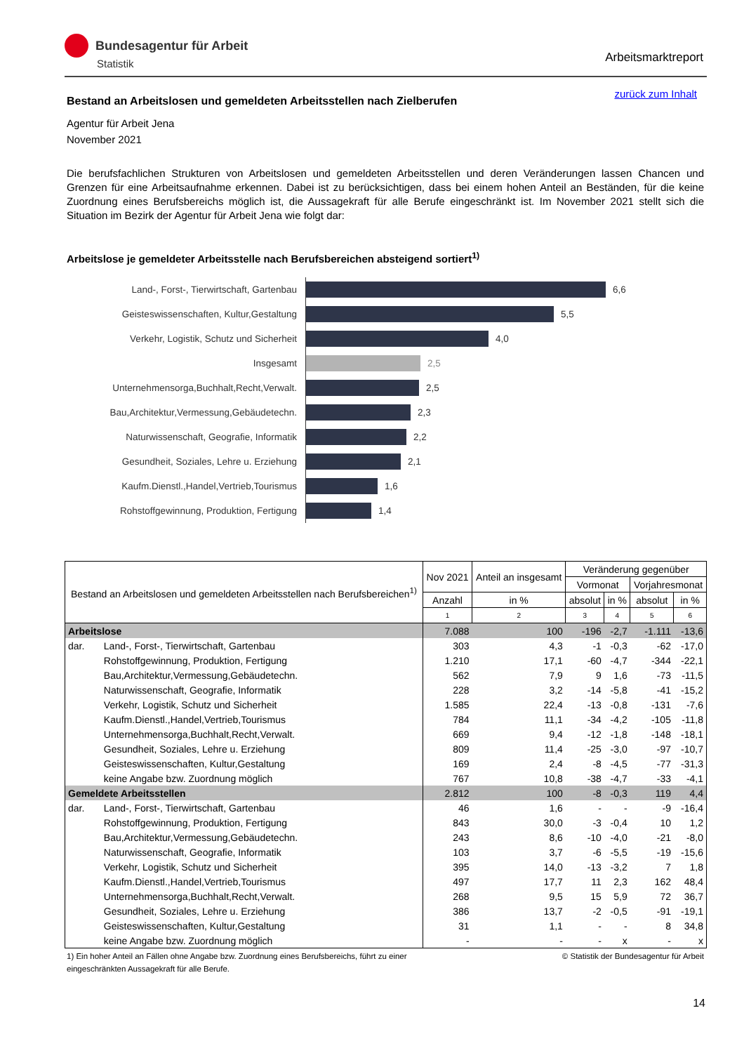Bundesagentur für Arbeit
Statistik
Arbeitsmarktreport
zurück zum Inhalt
Bestand an Arbeitslosen und gemeldeten Arbeitsstellen nach Zielberufen
Agentur für Arbeit Jena
November 2021
Die berufsfachlichen Strukturen von Arbeitslosen und gemeldeten Arbeitsstellen und deren Veränderungen lassen Chancen und Grenzen für eine Arbeitsaufnahme erkennen. Dabei ist zu berücksichtigen, dass bei einem hohen Anteil an Beständen, für die keine Zuordnung eines Berufsbereichs möglich ist, die Aussagekraft für alle Berufe eingeschränkt ist. Im November 2021 stellt sich die Situation im Bezirk der Agentur für Arbeit Jena wie folgt dar:
Arbeitslose je gemeldeter Arbeitsstelle nach Berufsbereichen absteigend sortiert<sup>1)</sup>
Land-, Forst-, Tierwirtschaft, Gartenbau
6,6
Geisteswissenschaften, Kultur,Gestaltung
5,5
Verkehr, Logistik, Schutz und Sicherheit
4,0
Insgesamt
2,5
Unternehmensorga,Buchhalt,Recht,Verwalt.
2,5
Bau,Architektur,Vermessung,Gebäudetechn.
2,3
Naturwissenschaft, Geografie, Informatik
2,2
Gesundheit, Soziales, Lehre u. Erziehung
2,1
Kaufm.Dienstl.,Handel,Vertrieb,Tourismus
1,6
Rohstoffgewinnung, Produktion, Fertigung
1,4
| Bestand an Arbeitslosen und gemeldeten Arbeitsstellen nach Berufsbereichen<sup>1)</sup> | | Nov 2021 | Anteil an insgesamt | Veränderung gegenüber | | | |
| --- | --- | --- | --- | --- | --- | --- | --- |
| | | | | Vormonat | | Vorjahresmonat | |
| | | Anzahl | in % | absolut | in % | absolut | in % |
| | | 1 | 2 | 3 | 4 | 5 | 6 |
| Arbeitslose | | 7.088 | 100 | -196 | -2,7 | -1.111 | -13,6 |
| dar. | Land-, Forst-, Tierwirtschaft, Gartenbau | 303 | 4,3 | -1 | -0,3 | -62 | -17,0 |
| | Rohstoffgewinnung, Produktion, Fertigung | 1.210 | 17,1 | -60 | -4,7 | -344 | -22,1 |
| | Bau,Architektur,Vermessung,Gebäudetechn. | 562 | 7,9 | 9 | 1,6 | -73 | -11,5 |
| | Naturwissenschaft, Geografie, Informatik | 228 | 3,2 | -14 | -5,8 | -41 | -15,2 |
| | Verkehr, Logistik, Schutz und Sicherheit | 1.585 | 22,4 | -13 | -0,8 | -131 | -7,6 |
| | Kaufm.Dienstl.,Handel,Vertrieb,Tourismus | 784 | 11,1 | -34 | -4,2 | -105 | -11,8 |
| | Unternehmensorga,Buchhalt,Recht,Verwalt. | 669 | 9,4 | -12 | -1,8 | -148 | -18,1 |
| | Gesundheit, Soziales, Lehre u. Erziehung | 809 | 11,4 | -25 | -3,0 | -97 | -10,7 |
| | Geisteswissenschaften, Kultur,Gestaltung | 169 | 2,4 | -8 | -4,5 | -77 | -31,3 |
| | keine Angabe bzw. Zuordnung möglich | 767 | 10,8 | -38 | -4,7 | -33 | -4,1 |
| Gemeldete Arbeitsstellen | | 2.812 | 100 | -8 | -0,3 | 119 | 4,4 |
| dar. | Land-, Forst-, Tierwirtschaft, Gartenbau | 46 | 1,6 | - | - | -9 | -16,4 |
| | Rohstoffgewinnung, Produktion, Fertigung | 843 | 30,0 | -3 | -0,4 | 10 | 1,2 |
| | Bau,Architektur,Vermessung,Gebäudetechn. | 243 | 8,6 | -10 | -4,0 | -21 | -8,0 |
| | Naturwissenschaft, Geografie, Informatik | 103 | 3,7 | -6 | -5,5 | -19 | -15,6 |
| | Verkehr, Logistik, Schutz und Sicherheit | 395 | 14,0 | -13 | -3,2 | 7 | 1,8 |
| | Kaufm.Dienstl.,Handel,Vertrieb,Tourismus | 497 | 17,7 | 11 | 2,3 | 162 | 48,4 |
| | Unternehmensorga,Buchhalt,Recht,Verwalt. | 268 | 9,5 | 15 | 5,9 | 72 | 36,7 |
| | Gesundheit, Soziales, Lehre u. Erziehung | 386 | 13,7 | -2 | -0,5 | -91 | -19,1 |
| | Geisteswissenschaften, Kultur,Gestaltung | 31 | 1,1 | - | - | 8 | 34,8 |
| | keine Angabe bzw. Zuordnung möglich | - | - | - | x | - | x |
1) Ein hoher Anteil an Fällen ohne Angabe bzw. Zuordnung eines Berufsbereichs, führt zu einer
eingeschränkten Aussagekraft für alle Berufe. © Statistik der Bundesagentur für Arbeit
14